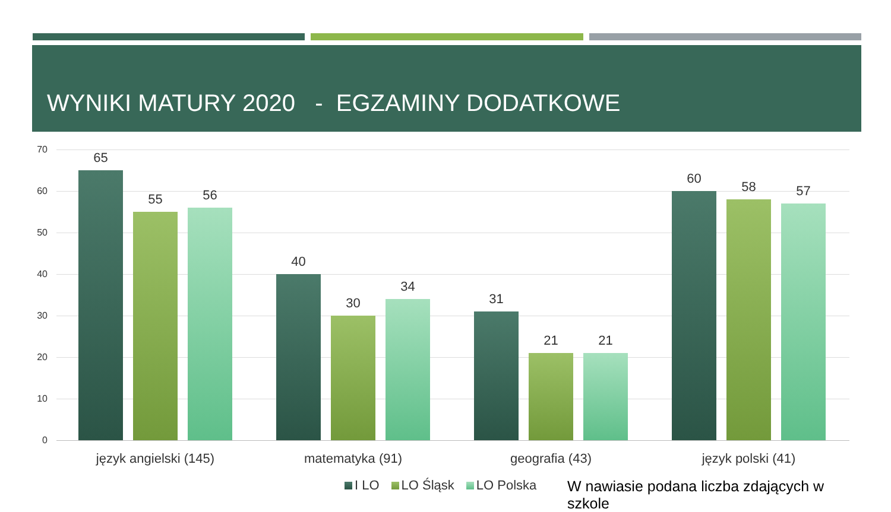WYNIKI MATURY 2020 - EGZAMINY DODATKOWE
70
60
50
40
30
20
10
0
65
55 56
40
30
34
31
21 21
60
58 57
język angielski (145) matematyka (91) geografia (43) język polski (41)
I LO LO Śląsk LO Polska
W nawiasie podana liczba zdających w szkole